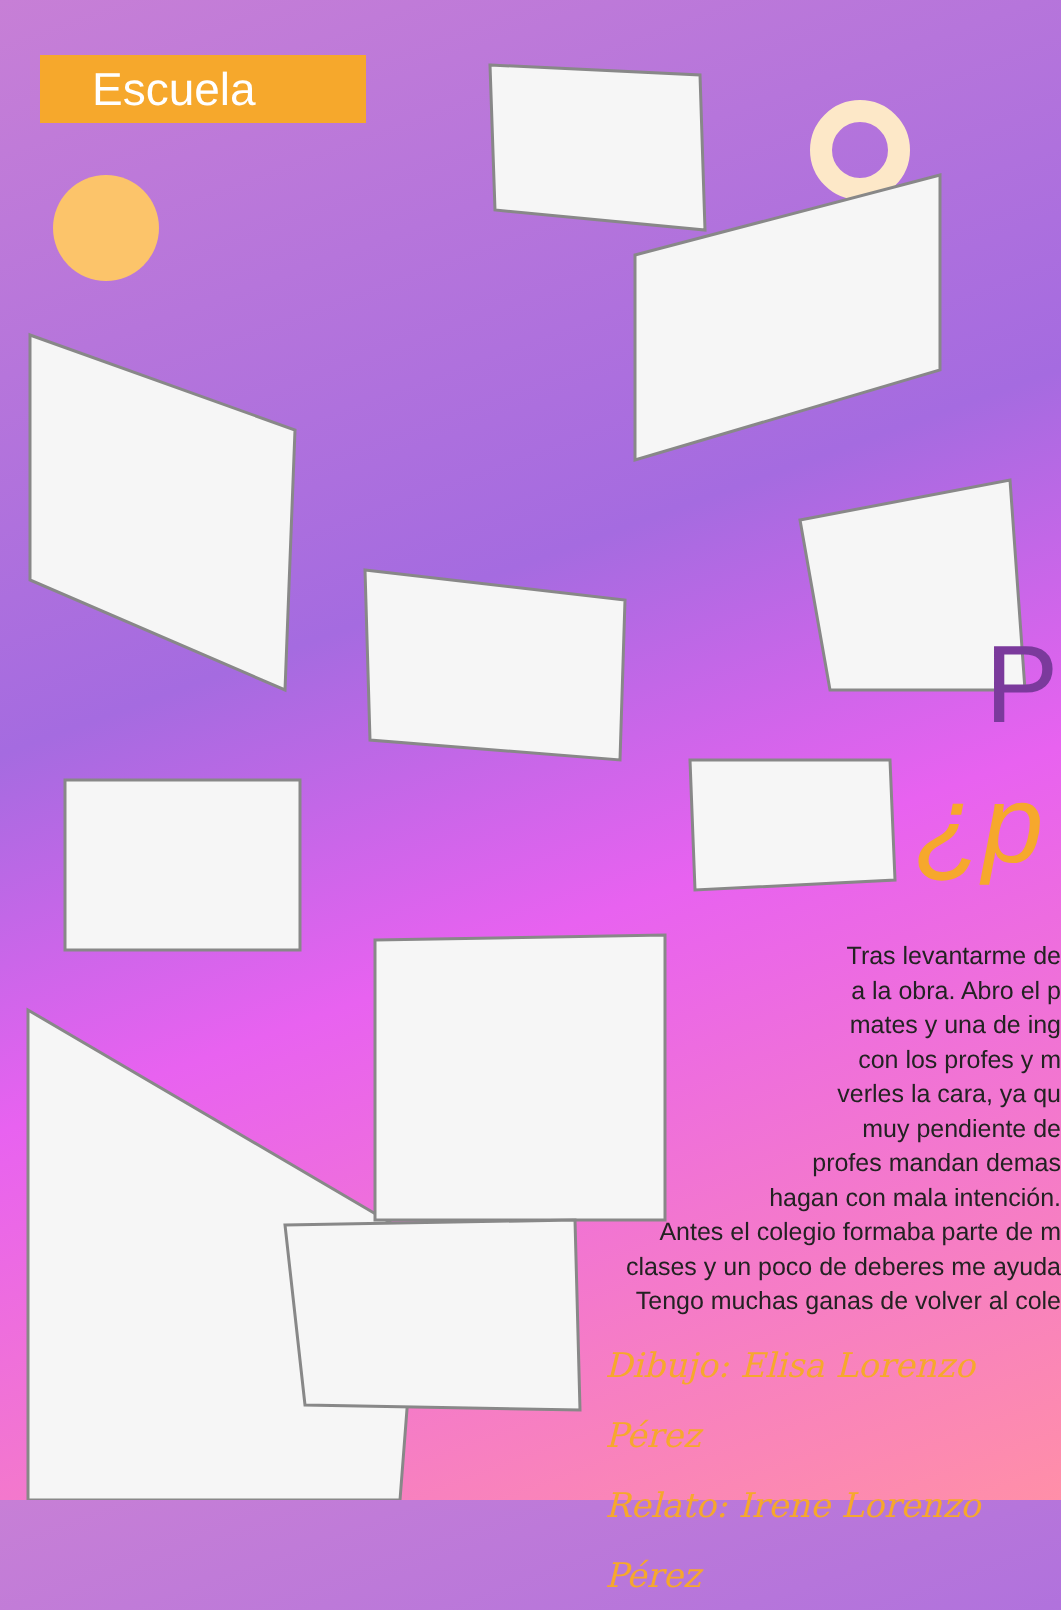Escuela
P
¿p
Tras levantarme de
a la obra. Abro el p
mates y una de ing
con los profes y m
verles la cara, ya qu
muy pendiente de
profes mandan demas
hagan con mala intención.
Antes el colegio formaba parte de m
clases y un poco de deberes me ayuda
Tengo muchas ganas de volver al cole
Dibujo: Elisa Lorenzo Pérez
Relato: Irene Lorenzo Pérez